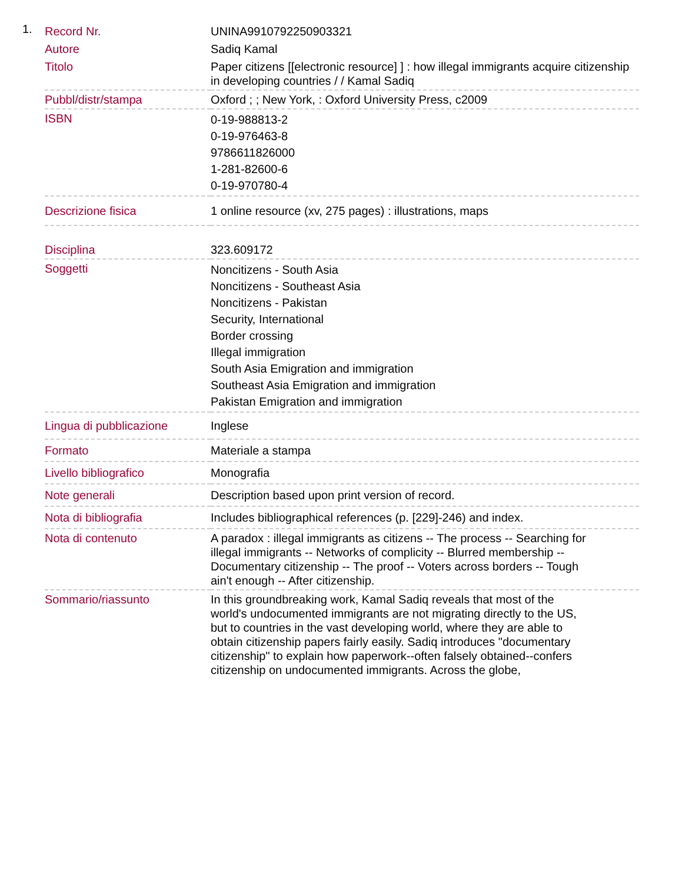1.
| Record Nr. | UNINA9910792250903321 |
| Autore | Sadiq Kamal |
| Titolo | Paper citizens [[electronic resource] ] : how illegal immigrants acquire citizenship in developing countries / / Kamal Sadiq |
| Pubbl/distr/stampa | Oxford ; ; New York, : Oxford University Press, c2009 |
| ISBN | 0-19-988813-2 0-19-976463-8 9786611826000 1-281-82600-6 0-19-970780-4 |
| Descrizione fisica | 1 online resource (xv, 275 pages) : illustrations, maps |
| Disciplina | 323.609172 |
| Soggetti | Noncitizens - South Asia Noncitizens - Southeast Asia Noncitizens - Pakistan Security, International Border crossing Illegal immigration South Asia Emigration and immigration Southeast Asia Emigration and immigration Pakistan Emigration and immigration |
| Lingua di pubblicazione | Inglese |
| Formato | Materiale a stampa |
| Livello bibliografico | Monografia |
| Note generali | Description based upon print version of record. |
| Nota di bibliografia | Includes bibliographical references (p. [229]-246) and index. |
| Nota di contenuto | A paradox : illegal immigrants as citizens -- The process -- Searching for illegal immigrants -- Networks of complicity -- Blurred membership -- Documentary citizenship -- The proof -- Voters across borders -- Tough ain't enough -- After citizenship. |
| Sommario/riassunto | In this groundbreaking work, Kamal Sadiq reveals that most of the world's undocumented immigrants are not migrating directly to the US, but to countries in the vast developing world, where they are able to obtain citizenship papers fairly easily. Sadiq introduces "documentary citizenship" to explain how paperwork--often falsely obtained--confers citizenship on undocumented immigrants. Across the globe, |